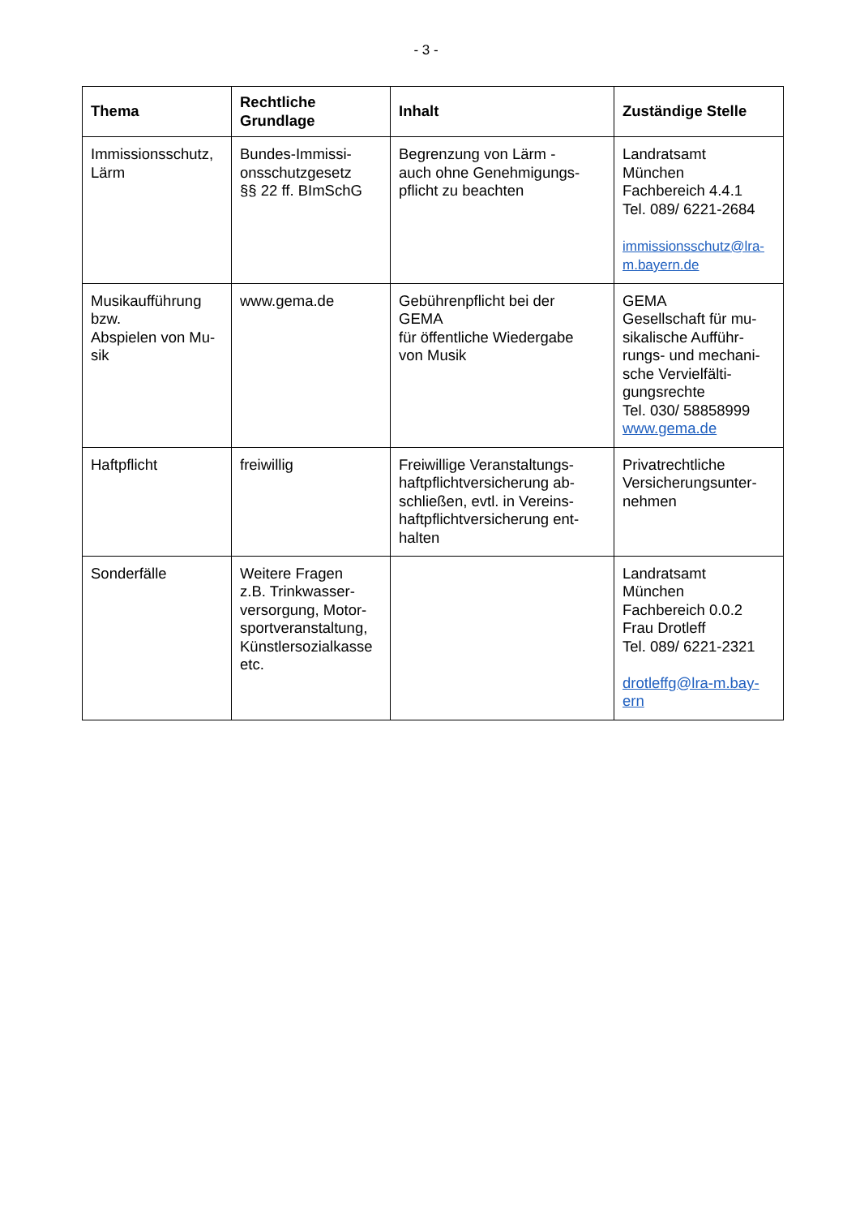- 3 -
| Thema | Rechtliche Grundlage | Inhalt | Zuständige Stelle |
| --- | --- | --- | --- |
| Immissionsschutz, Lärm | Bundes-Immissi- onsschutzgesetz §§ 22 ff. BImSchG | Begrenzung von Lärm - auch ohne Genehmigungs- pflicht zu beachten | Landratsamt München Fachbereich 4.4.1 Tel. 089/ 6221-2684 immissionsschutz@lra- m.bayern.de |
| Musikaufführung bzw. Abspielen von Mu- sik | www.gema.de | Gebührenpflicht bei der GEMA für öffentliche Wiedergabe von Musik | GEMA Gesellschaft für mu- sikalische Aufführ- rungs- und mechani- sche Vervielfälti- gungsrechte Tel. 030/ 58858999 www.gema.de |
| Haftpflicht | freiwillig | Freiwillige Veranstaltungs- haftpflichtversicherung ab- schließen, evtl. in Vereins- haftpflichtversicherung ent- halten | Privatrechtliche Versicherungsunter- nehmen |
| Sonderfälle | Weitere Fragen z.B. Trinkwasser- versorgung, Motor- sportveranstaltung, Künstlersozialkasse etc. | | Landratsamt München Fachbereich 0.0.2 Frau Drotleff Tel. 089/ 6221-2321 drotleffg@lra-m.bay- ern |